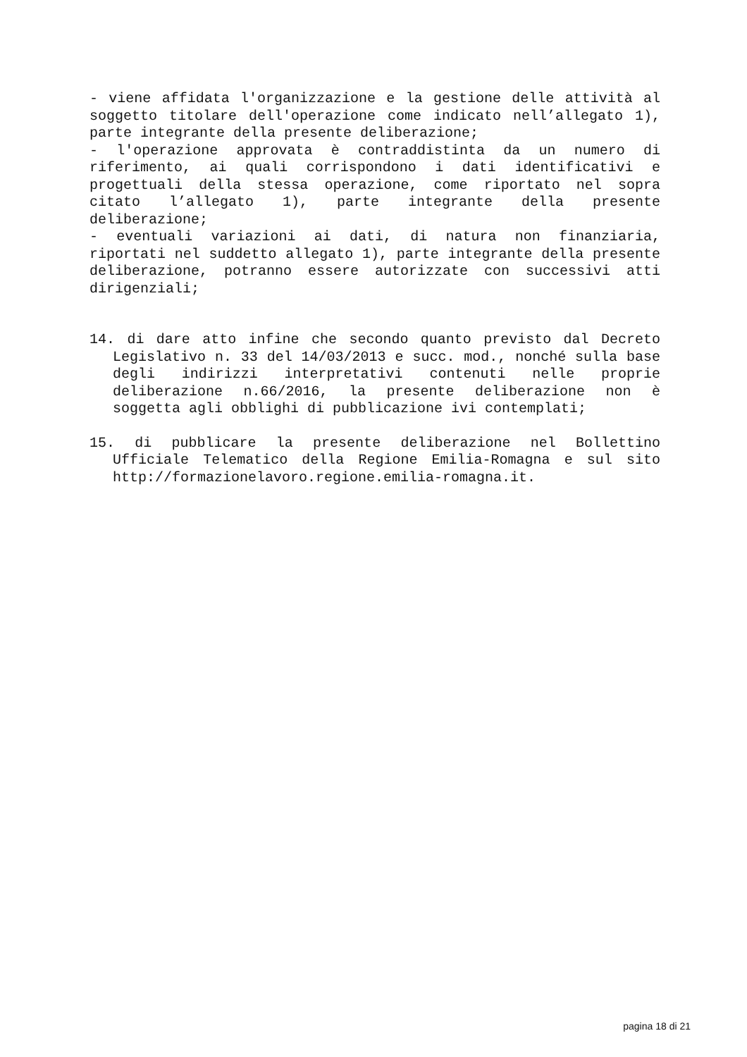- viene affidata l'organizzazione e la gestione delle attività al soggetto titolare dell'operazione come indicato nell’allegato 1), parte integrante della presente deliberazione;
- l'operazione approvata è contraddistinta da un numero di riferimento, ai quali corrispondono i dati identificativi e progettuali della stessa operazione, come riportato nel sopra citato l’allegato 1), parte integrante della presente deliberazione;
- eventuali variazioni ai dati, di natura non finanziaria, riportati nel suddetto allegato 1), parte integrante della presente deliberazione, potranno essere autorizzate con successivi atti dirigenziali;
14. di dare atto infine che secondo quanto previsto dal Decreto Legislativo n. 33 del 14/03/2013 e succ. mod., nonché sulla base degli indirizzi interpretativi contenuti nelle proprie deliberazione n.66/2016, la presente deliberazione non è soggetta agli obblighi di pubblicazione ivi contemplati;
15. di pubblicare la presente deliberazione nel Bollettino Ufficiale Telematico della Regione Emilia-Romagna e sul sito http://formazionelavoro.regione.emilia-romagna.it.
pagina 18 di 21